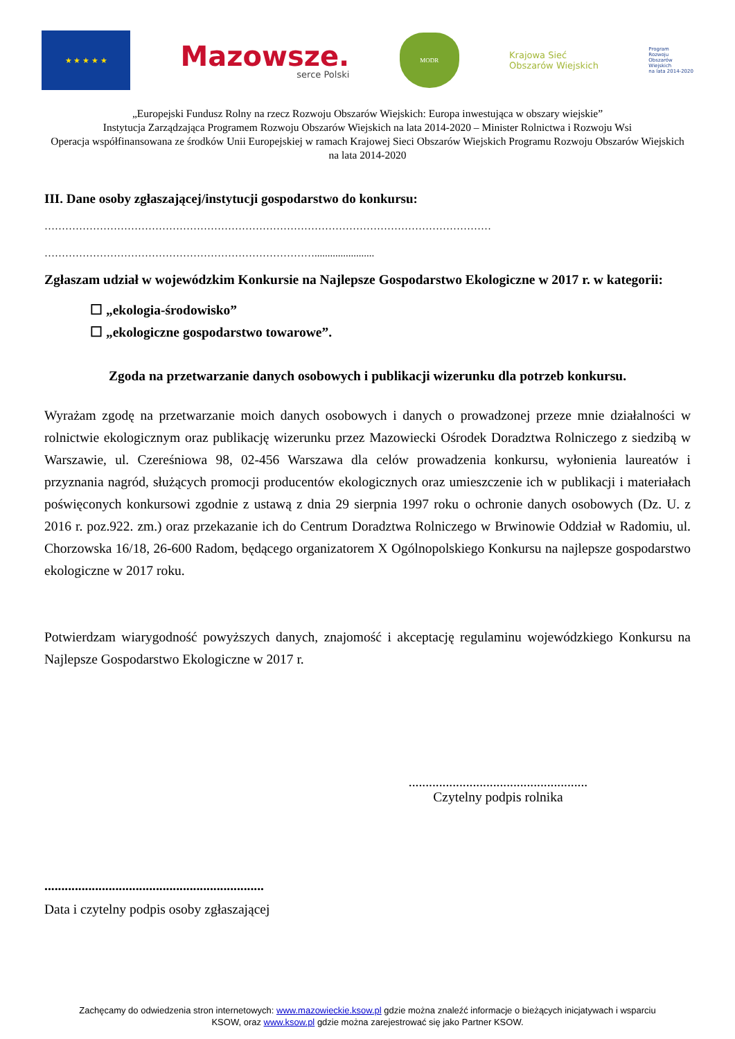★ ★ ★ ★ ★
Mazowsze.
serce Polski
MODR
Krajowa Sieć
Obszarów Wiejskich
Program
Rozwoju
Obszarów
Wiejskich
na lata 2014-2020
„Europejski Fundusz Rolny na rzecz Rozwoju Obszarów Wiejskich: Europa inwestująca w obszary wiejskie”
Instytucja Zarządzająca Programem Rozwoju Obszarów Wiejskich na lata 2014-2020 – Minister Rolnictwa i Rozwoju Wsi
Operacja współfinansowana ze środków Unii Europejskiej w ramach Krajowej Sieci Obszarów Wiejskich Programu Rozwoju Obszarów Wiejskich na lata 2014-2020
III. Dane osoby zgłaszającej/instytucji gospodarstwo do konkursu:
…………………………………………………………………………………………………………………
…………………………………………………………………….......................
Zgłaszam udział w wojewódzkim Konkursie na Najlepsze Gospodarstwo Ekologiczne w 2017 r. w kategorii:
☐ „ekologia-środowisko”
☐ „ekologiczne gospodarstwo towarowe”.
Zgoda na przetwarzanie danych osobowych i publikacji wizerunku dla potrzeb konkursu.
Wyrażam zgodę na przetwarzanie moich danych osobowych i danych o prowadzonej przeze mnie działalności w rolnictwie ekologicznym oraz publikację wizerunku przez Mazowiecki Ośrodek Doradztwa Rolniczego z siedzibą w Warszawie, ul. Czereśniowa 98, 02-456 Warszawa dla celów prowadzenia konkursu, wyłonienia laureatów i przyznania nagród, służących promocji producentów ekologicznych oraz umieszczenie ich w publikacji i materiałach poświęconych konkursowi zgodnie z ustawą z dnia 29 sierpnia 1997 roku o ochronie danych osobowych (Dz. U. z 2016 r. poz.922. zm.) oraz przekazanie ich do Centrum Doradztwa Rolniczego w Brwinowie Oddział w Radomiu, ul. Chorzowska 16/18, 26-600 Radom, będącego organizatorem X Ogólnopolskiego Konkursu na najlepsze gospodarstwo ekologiczne w 2017 roku.
Potwierdzam wiarygodność powyższych danych, znajomość i akceptację regulaminu wojewódzkiego Konkursu na Najlepsze Gospodarstwo Ekologiczne w 2017 r.
.....................................................
Czytelny podpis rolnika
.................................................................
Data i czytelny podpis osoby zgłaszającej
Zachęcamy do odwiedzenia stron internetowych: www.mazowieckie.ksow.pl gdzie można znaleźć informacje o bieżących inicjatywach i wsparciu
KSOW, oraz www.ksow.pl gdzie można zarejestrować się jako Partner KSOW.